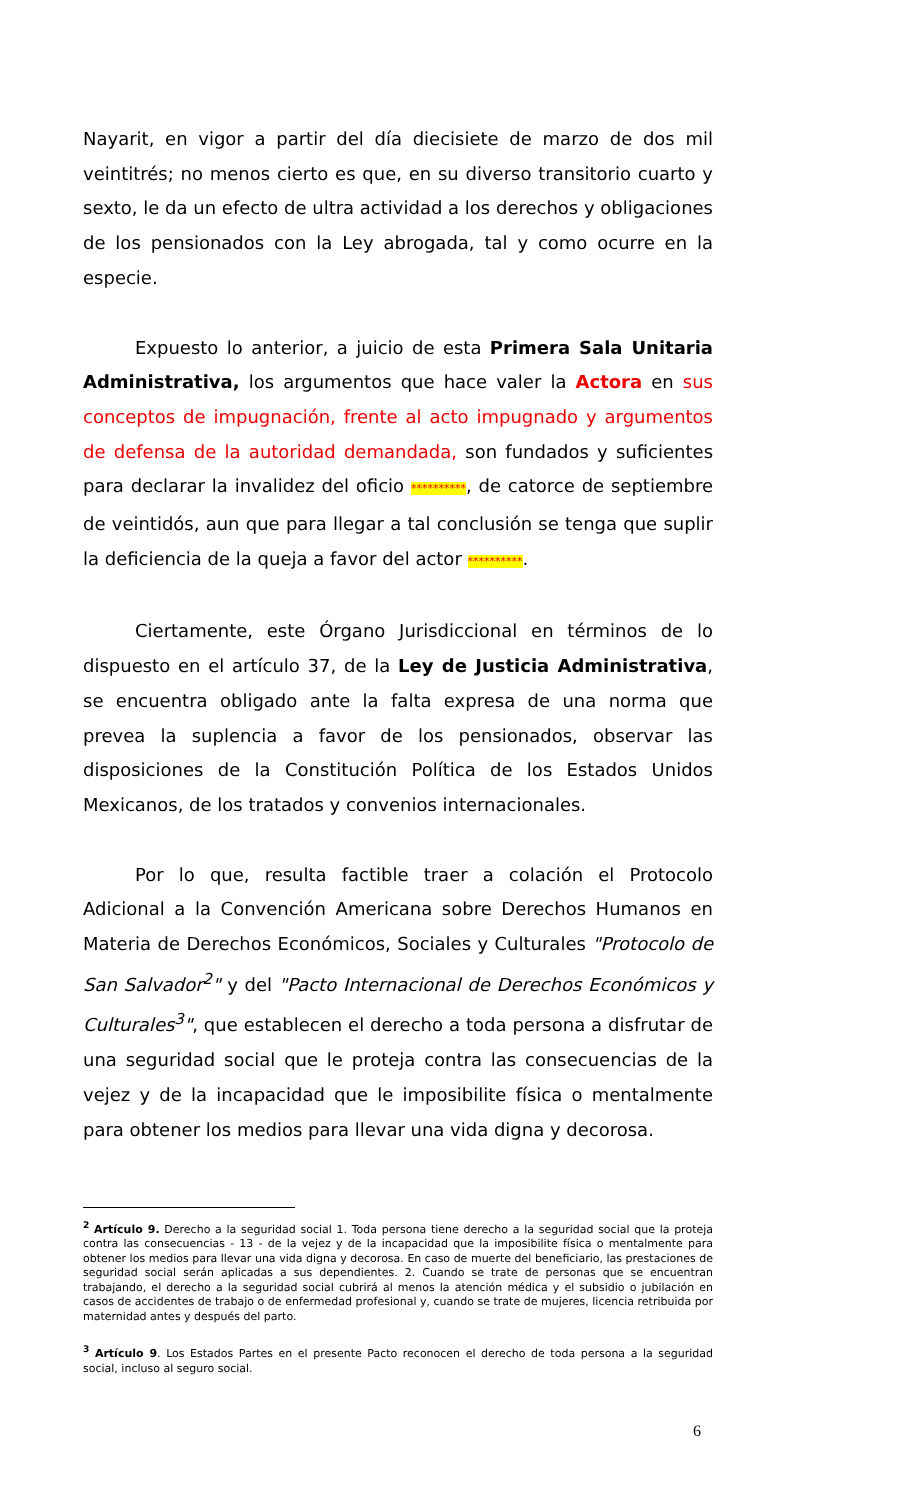Nayarit, en vigor a partir del día diecisiete de marzo de dos mil veintitrés; no menos cierto es que, en su diverso transitorio cuarto y sexto, le da un efecto de ultra actividad a los derechos y obligaciones de los pensionados con la Ley abrogada, tal y como ocurre en la especie.
Expuesto lo anterior, a juicio de esta Primera Sala Unitaria Administrativa, los argumentos que hace valer la Actora en sus conceptos de impugnación, frente al acto impugnado y argumentos de defensa de la autoridad demandada, son fundados y suficientes para declarar la invalidez del oficio **********, de catorce de septiembre de veintidós, aun que para llegar a tal conclusión se tenga que suplir la deficiencia de la queja a favor del actor **********.
Ciertamente, este Órgano Jurisdiccional en términos de lo dispuesto en el artículo 37, de la Ley de Justicia Administrativa, se encuentra obligado ante la falta expresa de una norma que prevea la suplencia a favor de los pensionados, observar las disposiciones de la Constitución Política de los Estados Unidos Mexicanos, de los tratados y convenios internacionales.
Por lo que, resulta factible traer a colación el Protocolo Adicional a la Convención Americana sobre Derechos Humanos en Materia de Derechos Económicos, Sociales y Culturales "Protocolo de San Salvador<sup>2</sup>" y del "Pacto Internacional de Derechos Económicos y Culturales<sup>3</sup>", que establecen el derecho a toda persona a disfrutar de una seguridad social que le proteja contra las consecuencias de la vejez y de la incapacidad que le imposibilite física o mentalmente para obtener los medios para llevar una vida digna y decorosa.
<sup>2</sup> Artículo 9. Derecho a la seguridad social 1. Toda persona tiene derecho a la seguridad social que la proteja contra las consecuencias - 13 - de la vejez y de la incapacidad que la imposibilite física o mentalmente para obtener los medios para llevar una vida digna y decorosa. En caso de muerte del beneficiario, las prestaciones de seguridad social serán aplicadas a sus dependientes. 2. Cuando se trate de personas que se encuentran trabajando, el derecho a la seguridad social cubrirá al menos la atención médica y el subsidio o jubilación en casos de accidentes de trabajo o de enfermedad profesional y, cuando se trate de mujeres, licencia retribuida por maternidad antes y después del parto.
<sup>3</sup> Artículo 9. Los Estados Partes en el presente Pacto reconocen el derecho de toda persona a la seguridad social, incluso al seguro social.
6